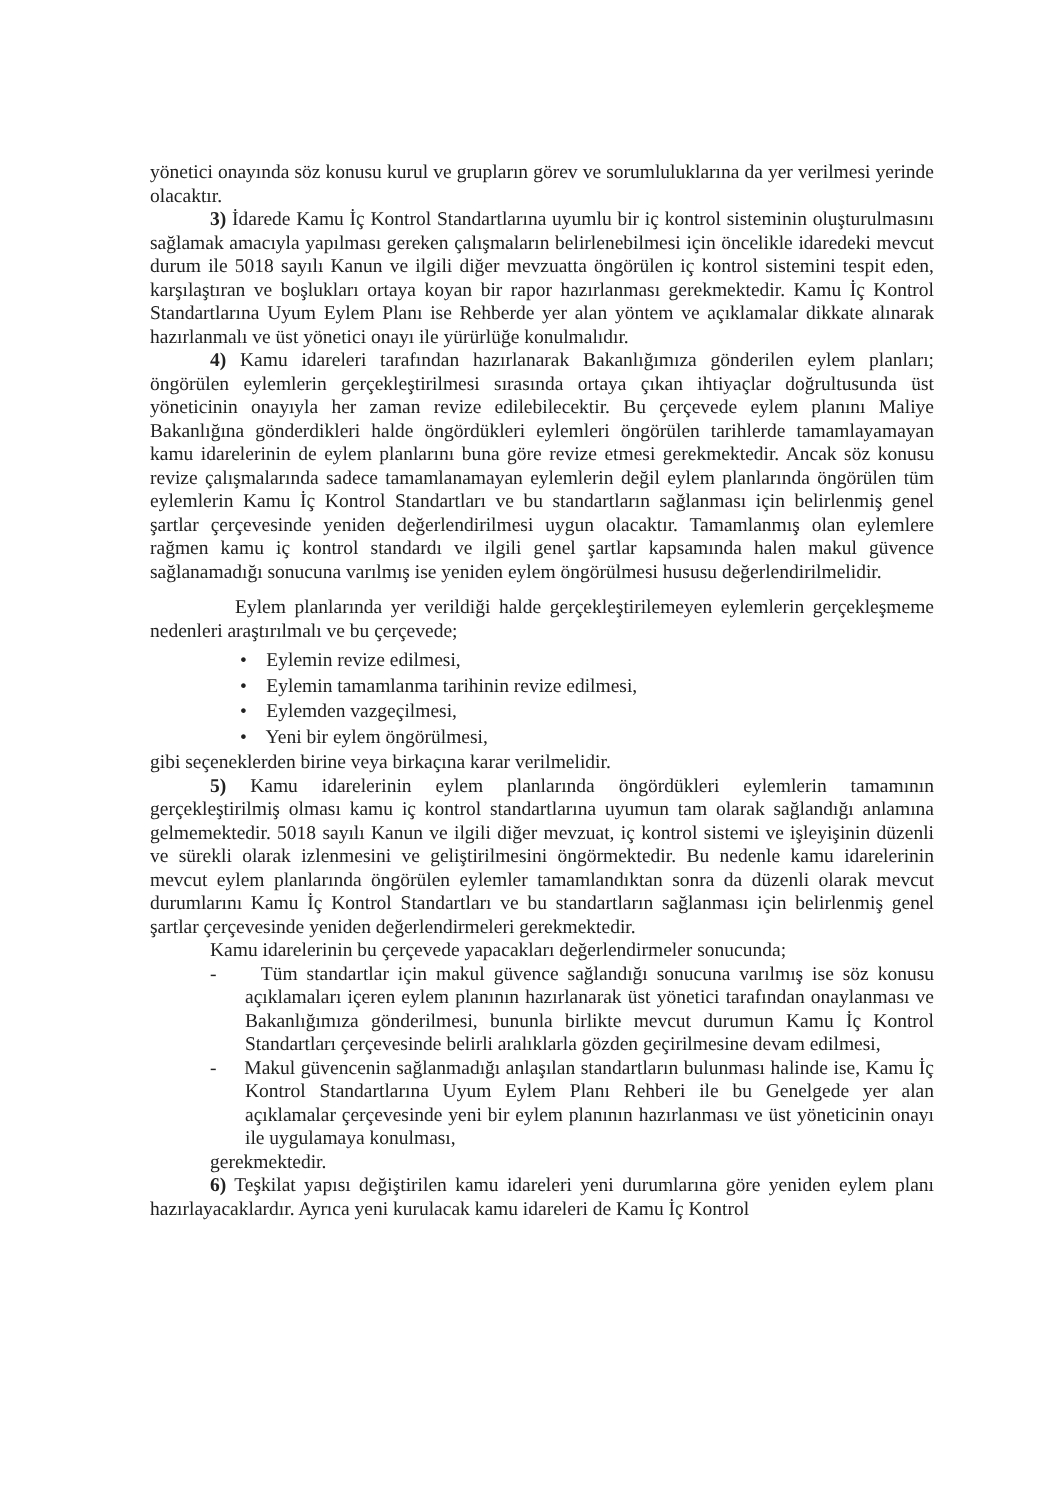yönetici onayında söz konusu kurul ve grupların görev ve sorumluluklarına da yer verilmesi yerinde olacaktır.
3) İdarede Kamu İç Kontrol Standartlarına uyumlu bir iç kontrol sisteminin oluşturulmasını sağlamak amacıyla yapılması gereken çalışmaların belirlenebilmesi için öncelikle idaredeki mevcut durum ile 5018 sayılı Kanun ve ilgili diğer mevzuatta öngörülen iç kontrol sistemini tespit eden, karşılaştıran ve boşlukları ortaya koyan bir rapor hazırlanması gerekmektedir. Kamu İç Kontrol Standartlarına Uyum Eylem Planı ise Rehberde yer alan yöntem ve açıklamalar dikkate alınarak hazırlanmalı ve üst yönetici onayı ile yürürlüğe konulmalıdır.
4) Kamu idareleri tarafından hazırlanarak Bakanlığımıza gönderilen eylem planları; öngörülen eylemlerin gerçekleştirilmesi sırasında ortaya çıkan ihtiyaçlar doğrultusunda üst yöneticinin onayıyla her zaman revize edilebilecektir. Bu çerçevede eylem planını Maliye Bakanlığına gönderdikleri halde öngördükleri eylemleri öngörülen tarihlerde tamamlayamayan kamu idarelerinin de eylem planlarını buna göre revize etmesi gerekmektedir. Ancak söz konusu revize çalışmalarında sadece tamamlanamayan eylemlerin değil eylem planlarında öngörülen tüm eylemlerin Kamu İç Kontrol Standartları ve bu standartların sağlanması için belirlenmiş genel şartlar çerçevesinde yeniden değerlendirilmesi uygun olacaktır. Tamamlanmış olan eylemlere rağmen kamu iç kontrol standardı ve ilgili genel şartlar kapsamında halen makul güvence sağlanamadığı sonucuna varılmış ise yeniden eylem öngörülmesi hususu değerlendirilmelidir.
Eylem planlarında yer verildiği halde gerçekleştirilemeyen eylemlerin gerçekleşmeme nedenleri araştırılmalı ve bu çerçevede;
• Eylemin revize edilmesi,
• Eylemin tamamlanma tarihinin revize edilmesi,
• Eylemden vazgeçilmesi,
• Yeni bir eylem öngörülmesi,
gibi seçeneklerden birine veya birkaçına karar verilmelidir.
5) Kamu idarelerinin eylem planlarında öngördükleri eylemlerin tamamının gerçekleştirilmiş olması kamu iç kontrol standartlarına uyumun tam olarak sağlandığı anlamına gelmemektedir. 5018 sayılı Kanun ve ilgili diğer mevzuat, iç kontrol sistemi ve işleyişinin düzenli ve sürekli olarak izlenmesini ve geliştirilmesini öngörmektedir. Bu nedenle kamu idarelerinin mevcut eylem planlarında öngörülen eylemler tamamlandıktan sonra da düzenli olarak mevcut durumlarını Kamu İç Kontrol Standartları ve bu standartların sağlanması için belirlenmiş genel şartlar çerçevesinde yeniden değerlendirmeleri gerekmektedir.
Kamu idarelerinin bu çerçevede yapacakları değerlendirmeler sonucunda;
- Tüm standartlar için makul güvence sağlandığı sonucuna varılmış ise söz konusu açıklamaları içeren eylem planının hazırlanarak üst yönetici tarafından onaylanması ve Bakanlığımıza gönderilmesi, bununla birlikte mevcut durumun Kamu İç Kontrol Standartları çerçevesinde belirli aralıklarla gözden geçirilmesine devam edilmesi,
- Makul güvencenin sağlanmadığı anlaşılan standartların bulunması halinde ise, Kamu İç Kontrol Standartlarına Uyum Eylem Planı Rehberi ile bu Genelgede yer alan açıklamalar çerçevesinde yeni bir eylem planının hazırlanması ve üst yöneticinin onayı ile uygulamaya konulması,
gerekmektedir.
6) Teşkilat yapısı değiştirilen kamu idareleri yeni durumlarına göre yeniden eylem planı hazırlayacaklardır. Ayrıca yeni kurulacak kamu idareleri de Kamu İç Kontrol